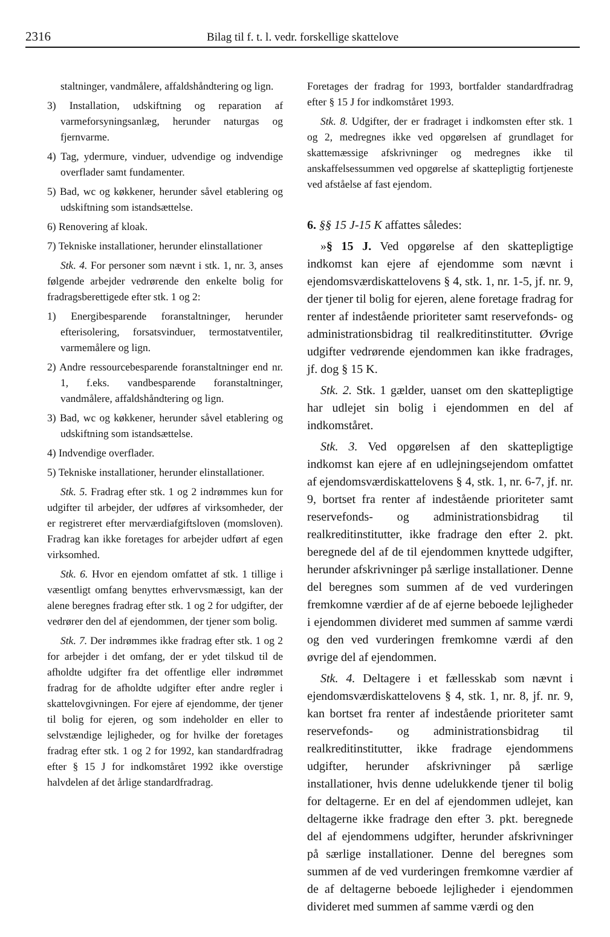2316 Bilag til f. t. l. vedr. forskellige skattelove
staltninger, vandmålere, affaldshåndtering og lign.
3) Installation, udskiftning og reparation af varmeforsyningsanlæg, herunder naturgas og fjernvarme.
4) Tag, ydermure, vinduer, udvendige og indvendige overflader samt fundamenter.
5) Bad, wc og køkkener, herunder såvel etablering og udskiftning som istandsættelse.
6) Renovering af kloak.
7) Tekniske installationer, herunder elinstallationer
Stk. 4. For personer som nævnt i stk. 1, nr. 3, anses følgende arbejder vedrørende den enkelte bolig for fradragsberettigede efter stk. 1 og 2:
1) Energibesparende foranstaltninger, herunder efterisolering, forsatsvinduer, termostatventiler, varmemålere og lign.
2) Andre ressourcebesparende foranstaltninger end nr. 1, f.eks. vandbesparende foranstaltninger, vandmålere, affaldshåndtering og lign.
3) Bad, wc og køkkener, herunder såvel etablering og udskiftning som istandsættelse.
4) Indvendige overflader.
5) Tekniske installationer, herunder elinstallationer.
Stk. 5. Fradrag efter stk. 1 og 2 indrømmes kun for udgifter til arbejder, der udføres af virksomheder, der er registreret efter merværdiafgiftsloven (momsloven). Fradrag kan ikke foretages for arbejder udført af egen virksomhed.
Stk. 6. Hvor en ejendom omfattet af stk. 1 tillige i væsentligt omfang benyttes erhvervsmæssigt, kan der alene beregnes fradrag efter stk. 1 og 2 for udgifter, der vedrører den del af ejendommen, der tjener som bolig.
Stk. 7. Der indrømmes ikke fradrag efter stk. 1 og 2 for arbejder i det omfang, der er ydet tilskud til de afholdte udgifter fra det offentlige eller indrømmet fradrag for de afholdte udgifter efter andre regler i skattelovgivningen. For ejere af ejendomme, der tjener til bolig for ejeren, og som indeholder en eller to selvstændige lejligheder, og for hvilke der foretages fradrag efter stk. 1 og 2 for 1992, kan standardfradrag efter § 15 J for indkomståret 1992 ikke overstige halvdelen af det årlige standardfradrag.
Foretages der fradrag for 1993, bortfalder standardfradrag efter § 15 J for indkomståret 1993.
Stk. 8. Udgifter, der er fradraget i indkomsten efter stk. 1 og 2, medregnes ikke ved opgørelsen af grundlaget for skattemæssige afskrivninger og medregnes ikke til anskaffelsessummen ved opgørelse af skattepligtig fortjeneste ved afståelse af fast ejendom.
6. §§ 15 J-15 K affattes således:
»§ 15 J. Ved opgørelse af den skattepligtige indkomst kan ejere af ejendomme som nævnt i ejendomsværdiskattelovens § 4, stk. 1, nr. 1-5, jf. nr. 9, der tjener til bolig for ejeren, alene foretage fradrag for renter af indestående prioriteter samt reservefonds- og administrationsbidrag til realkreditinstitutter. Øvrige udgifter vedrørende ejendommen kan ikke fradrages, jf. dog § 15 K.
Stk. 2. Stk. 1 gælder, uanset om den skattepligtige har udlejet sin bolig i ejendommen en del af indkomståret.
Stk. 3. Ved opgørelsen af den skattepligtige indkomst kan ejere af en udlejningsejendom omfattet af ejendomsværdiskattelovens § 4, stk. 1, nr. 6-7, jf. nr. 9, bortset fra renter af indestående prioriteter samt reservefonds- og administrationsbidrag til realkreditinstitutter, ikke fradrage den efter 2. pkt. beregnede del af de til ejendommen knyttede udgifter, herunder afskrivninger på særlige installationer. Denne del beregnes som summen af de ved vurderingen fremkomne værdier af de af ejerne beboede lejligheder i ejendommen divideret med summen af samme værdi og den ved vurderingen fremkomne værdi af den øvrige del af ejendommen.
Stk. 4. Deltagere i et fællesskab som nævnt i ejendomsværdiskattelovens § 4, stk. 1, nr. 8, jf. nr. 9, kan bortset fra renter af indestående prioriteter samt reservefonds- og administrationsbidrag til realkreditinstitutter, ikke fradrage ejendommens udgifter, herunder afskrivninger på særlige installationer, hvis denne udelukkende tjener til bolig for deltagerne. Er en del af ejendommen udlejet, kan deltagerne ikke fradrage den efter 3. pkt. beregnede del af ejendommens udgifter, herunder afskrivninger på særlige installationer. Denne del beregnes som summen af de ved vurderingen fremkomne værdier af de af deltagerne beboede lejligheder i ejendommen divideret med summen af samme værdi og den